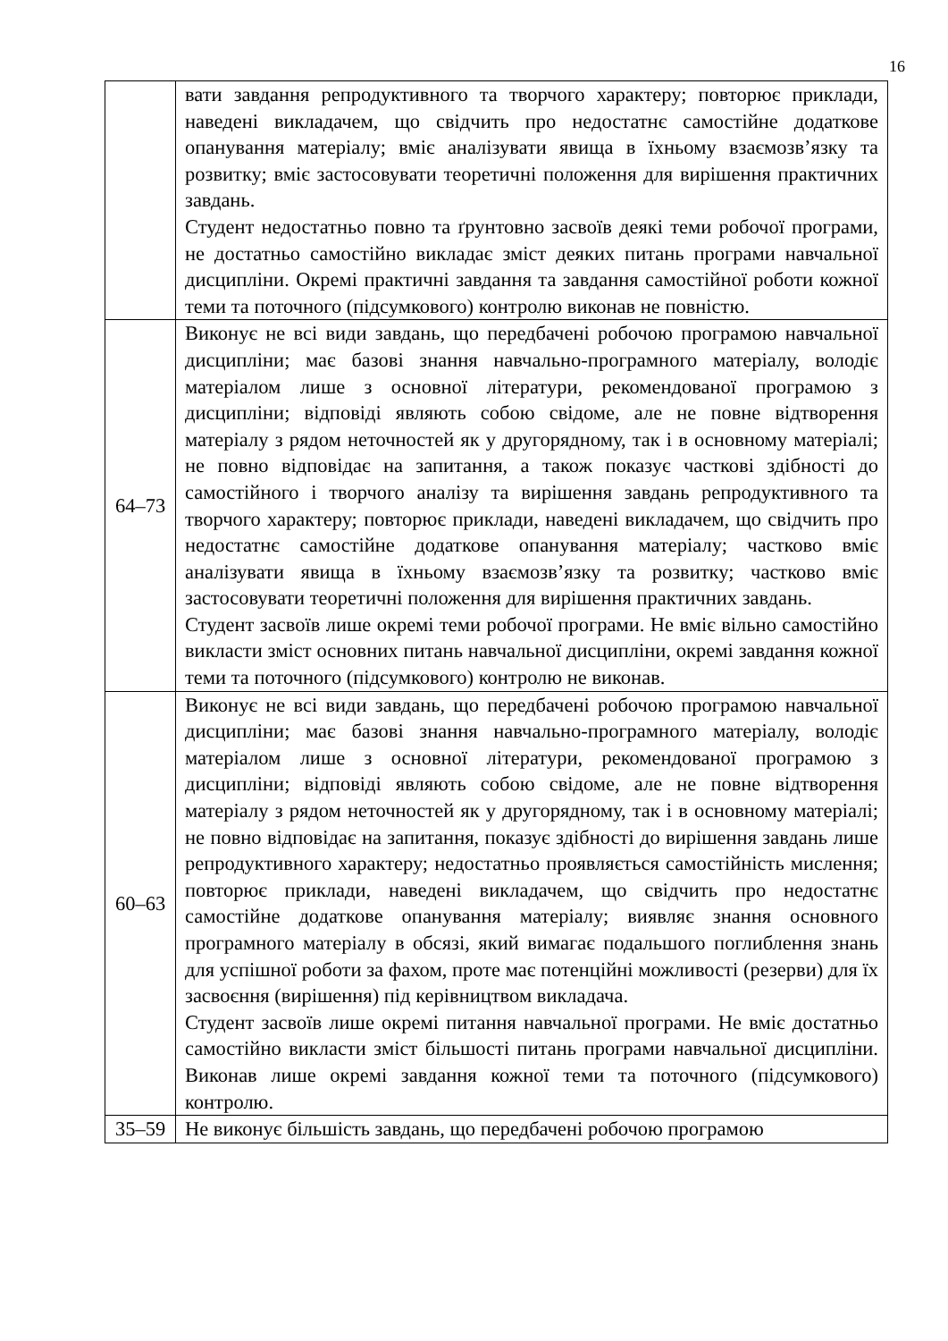16
| | вати завдання репродуктивного та творчого характеру; повторює приклади, наведені викладачем, що свідчить про недостатнє самостійне додаткове опанування матеріалу; вміє аналізувати явища в їхньому взаємозв’язку та розвитку; вміє застосовувати теоретичні положення для вирішення практичних завдань. Студент недостатньо повно та ґрунтовно засвоїв деякі теми робочої програми, не достатньо самостійно викладає зміст деяких питань програми навчальної дисципліни. Окремі практичні завдання та завдання самостійної роботи кожної теми та поточного (підсумкового) контролю виконав не повністю. |
| 64–73 | Виконує не всі види завдань, що передбачені робочою програмою навчальної дисципліни; має базові знання навчально-програмного матеріалу, володіє матеріалом лише з основної літератури, рекомендо­ваної програмою з дисципліни; відповіді являють собою свідоме, але не повне відтворення матеріалу з рядом неточностей як у другорядно­му, так і в основному матеріалі; не повно відповідає на запитання, а також показує часткові здібності до самостійного і творчого аналізу та вирішення завдань репродуктивного та творчого характеру; повторює приклади, наведені викладачем, що свідчить про недостатнє самостійне додаткове опанування матеріалу; частково вміє аналізувати явища в їхньому взаємозв’язку та розвитку; частково вміє застосову­вати теоретичні положення для вирішення практичних завдань. Студент засвоїв лише окремі теми робочої програми. Не вміє вільно самостійно викласти зміст основних питань навчальної дисципліни, окремі завдання кожної теми та поточного (підсумкового) контролю не виконав. |
| 60–63 | Виконує не всі види завдань, що передбачені робочою програмою навчальної дисципліни; має базові знання навчально-програмного матеріалу, володіє матеріалом лише з основної літератури, рекомендованої програмою з дисципліни; відповіді являють собою свідоме, але не повне відтворення матеріалу з рядом неточностей як у другорядному, так і в основному матеріалі; не повно відповідає на запитання, показує здібності до вирішення завдань лише репродуктивного характеру; недостатньо проявляється самостійність мислення; повторює приклади, наведені викладачем, що свідчить про недостатнє самостійне додаткове опанування матеріалу; виявляє знання основного програмного матеріалу в обсязі, який вимагає подальшого поглиблення знань для успішної роботи за фахом, проте має потенційні можливості (резерви) для їх засвоєння (вирішення) під керівництвом викладача. Студент засвоїв лише окремі питання навчальної програми. Не вміє достатньо самостійно викласти зміст більшості питань програми навчальної дисципліни. Виконав лише окремі завдання кожної теми та поточного (підсумкового) контролю. |
| 35–59 | Не виконує більшість завдань, що передбачені робочою програмою |